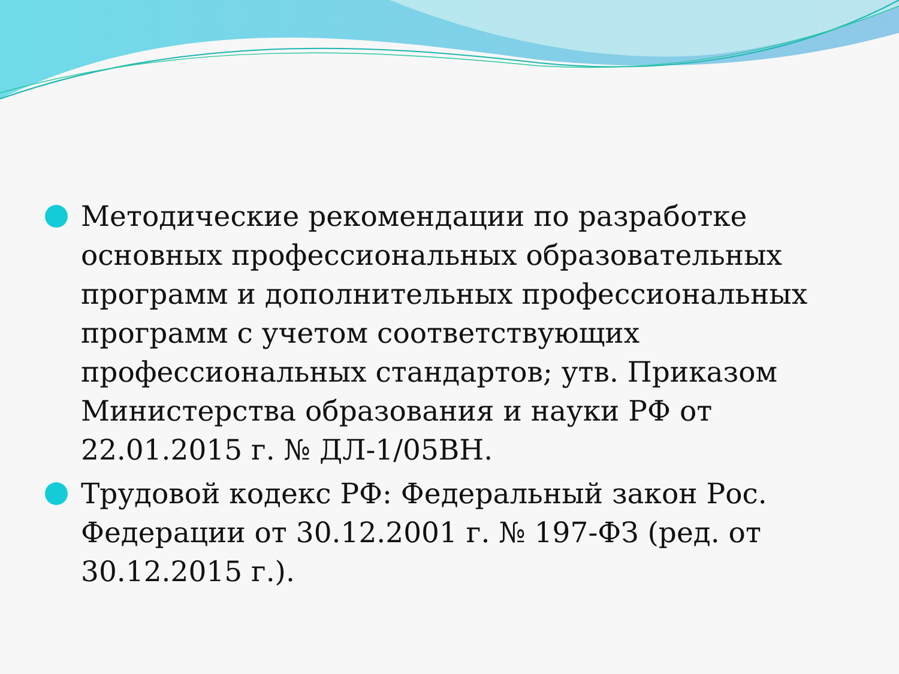Методические рекомендации по разработке основных профессиональных образовательных программ и дополнительных профессиональных программ с учетом соответствующих профессиональных стандартов; утв. Приказом Министерства образования и науки РФ от 22.01.2015 г. № ДЛ-1/05ВН.
Трудовой кодекс РФ: Федеральный закон Рос. Федерации от 30.12.2001 г. № 197-ФЗ (ред. от 30.12.2015 г.).